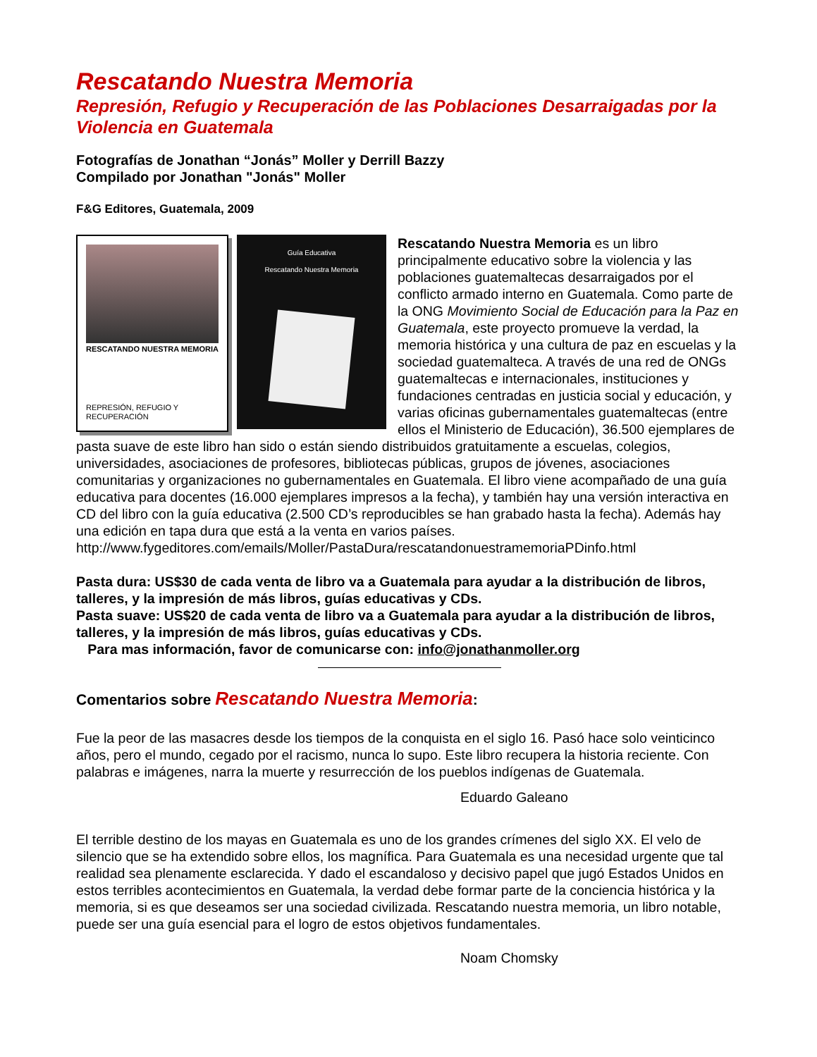Rescatando Nuestra Memoria
Represión, Refugio y Recuperación de las Poblaciones Desarraigadas por la Violencia en Guatemala
Fotografías de Jonathan “Jonás” Moller y Derrill Bazzy
Compilado por Jonathan "Jonás" Moller
F&G Editores, Guatemala, 2009
RESCATANDO NUESTRA MEMORIA
REPRESIÓN, REFUGIO Y RECUPERACIÓN
Guía Educativa
Rescatando Nuestra Memoria
Rescatando Nuestra Memoria es un libro principalmente educativo sobre la violencia y las poblaciones guatemaltecas desarraigados por el conflicto armado interno en Guatemala. Como parte de la ONG Movimiento Social de Educación para la Paz en Guatemala, este proyecto promueve la verdad, la memoria histórica y una cultura de paz en escuelas y la sociedad guatemalteca. A través de una red de ONGs guatemaltecas e internacionales, instituciones y fundaciones centradas en justicia social y educación, y varias oficinas gubernamentales guatemaltecas (entre ellos el Ministerio de Educación), 36.500 ejemplares de pasta suave de este libro han sido o están siendo distribuidos gratuitamente a escuelas, colegios, universidades, asociaciones de profesores, bibliotecas públicas, grupos de jóvenes, asociaciones comunitarias y organizaciones no gubernamentales en Guatemala. El libro viene acompañado de una guía educativa para docentes (16.000 ejemplares impresos a la fecha), y también hay una versión interactiva en CD del libro con la guía educativa (2.500 CD’s reproducibles se han grabado hasta la fecha). Además hay una edición en tapa dura que está a la venta en varios países. http://www.fygeditores.com/emails/Moller/PastaDura/rescatandonuestramemoriaPDinfo.html
Pasta dura: US$30 de cada venta de libro va a Guatemala para ayudar a la distribución de libros, talleres, y la impresión de más libros, guías educativas y CDs.
Pasta suave: US$20 de cada venta de libro va a Guatemala para ayudar a la distribución de libros, talleres, y la impresión de más libros, guías educativas y CDs.
Para mas información, favor de comunicarse con: info@jonathanmoller.org
Comentarios sobre Rescatando Nuestra Memoria:
Fue la peor de las masacres desde los tiempos de la conquista en el siglo 16. Pasó hace solo veinticinco años, pero el mundo, cegado por el racismo, nunca lo supo. Este libro recupera la historia reciente. Con palabras e imágenes, narra la muerte y resurrección de los pueblos indígenas de Guatemala.
Eduardo Galeano
El terrible destino de los mayas en Guatemala es uno de los grandes crímenes del siglo XX. El velo de silencio que se ha extendido sobre ellos, los magnífica. Para Guatemala es una necesidad urgente que tal realidad sea plenamente esclarecida. Y dado el escandaloso y decisivo papel que jugó Estados Unidos en estos terribles acontecimientos en Guatemala, la verdad debe formar parte de la conciencia histórica y la memoria, si es que deseamos ser una sociedad civilizada. Rescatando nuestra memoria, un libro notable, puede ser una guía esencial para el logro de estos objetivos fundamentales.
Noam Chomsky